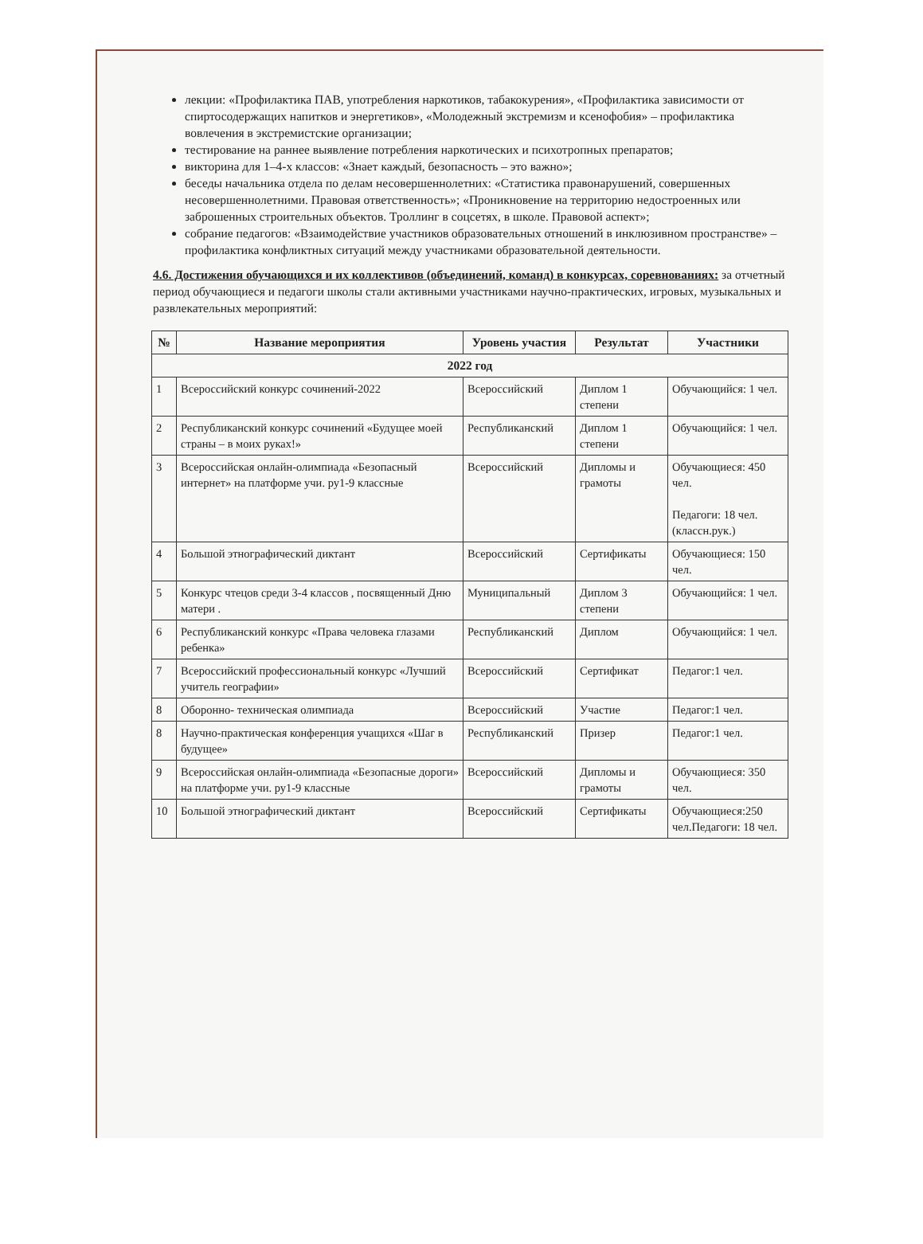лекции: «Профилактика ПАВ, употребления наркотиков, табакокурения», «Профилактика зависимости от спиртосодержащих напитков и энергетиков», «Молодежный экстремизм и ксенофобия» – профилактика вовлечения в экстремистские организации;
тестирование на раннее выявление потребления наркотических и психотропных препаратов;
викторина для 1–4-х классов: «Знает каждый, безопасность – это важно»;
беседы начальника отдела по делам несовершеннолетних: «Статистика правонарушений, совершенных несовершеннолетними. Правовая ответственность»; «Проникновение на территорию недостроенных или заброшенных строительных объектов. Троллинг в соцсетях, в школе. Правовой аспект»;
собрание педагогов: «Взаимодействие участников образовательных отношений в инклюзивном пространстве» – профилактика конфликтных ситуаций между участниками образовательной деятельности.
4.6. Достижения обучающихся и их коллективов (объединений, команд) в конкурсах, соревнованиях: за отчетный период обучающиеся и педагоги школы стали активными участниками научно-практических, игровых, музыкальных и развлекательных мероприятий:
| № | Название мероприятия | Уровень участия | Результат | Участники |
| --- | --- | --- | --- | --- |
| 2022 год | | | | |
| 1 | Всероссийский конкурс сочинений-2022 | Всероссийский | Диплом 1 степени | Обучающийся: 1 чел. |
| 2 | Республиканский конкурс сочинений «Будущее моей страны – в моих руках!» | Республиканский | Диплом 1 степени | Обучающийся: 1 чел. |
| 3 | Всероссийская онлайн-олимпиада «Безопасный интернет» на платформе учи. ру1-9 классные | Всероссийский | Дипломы и грамоты | Обучающиеся: 450 чел. Педагоги: 18 чел.(классн.рук.) |
| 4 | Большой этнографический диктант | Всероссийский | Сертификаты | Обучающиеся: 150 чел. |
| 5 | Конкурс чтецов среди 3-4 классов , посвященный Дню матери . | Муниципальный | Диплом 3 степени | Обучающийся: 1 чел. |
| 6 | Республиканский конкурс «Права человека глазами ребенка» | Республиканский | Диплом | Обучающийся: 1 чел. |
| 7 | Всероссийский профессиональный конкурс «Лучший учитель географии» | Всероссийский | Сертификат | Педагог:1 чел. |
| 8 | Оборонно- техническая олимпиада | Всероссийский | Участие | Педагог:1 чел. |
| 8 | Научно-практическая конференция учащихся «Шаг в будущее» | Республиканский | Призер | Педагог:1 чел. |
| 9 | Всероссийская онлайн-олимпиада «Безопасные дороги» на платформе учи. ру1-9 классные | Всероссийский | Дипломы и грамоты | Обучающиеся: 350 чел. |
| 10 | Большой этнографический диктант | Всероссийский | Сертификаты | Обучающиеся:250 чел.Педагоги: 18 чел. |